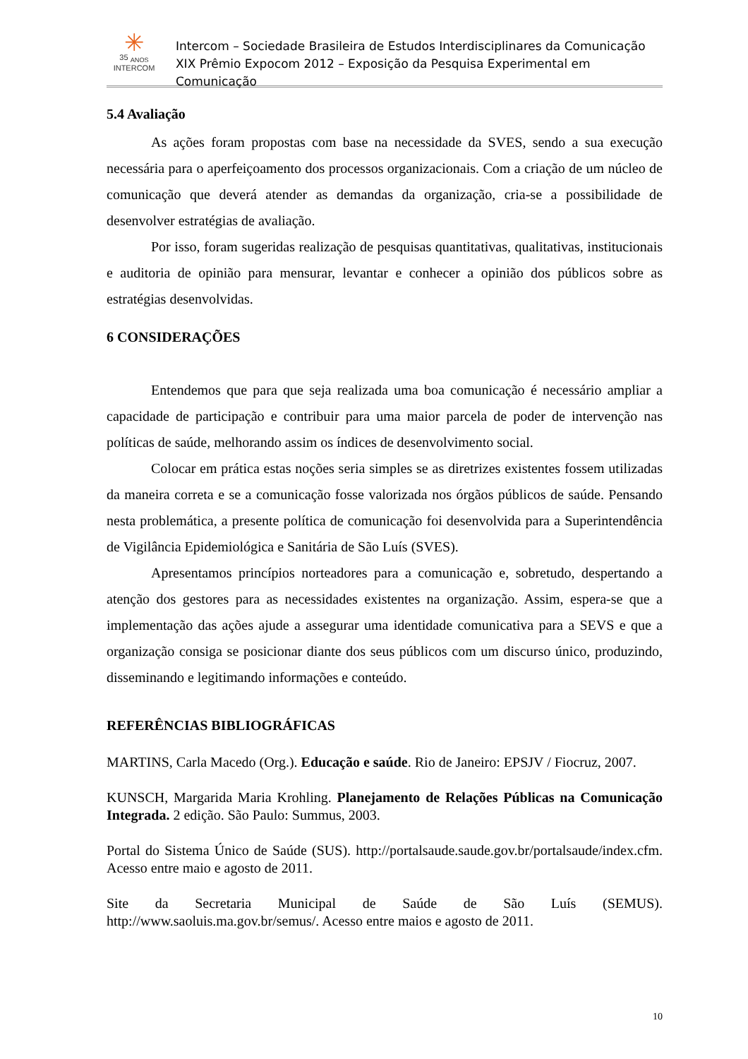✳
35 <sub>ANOS</sub>
INTERCOM
Intercom – Sociedade Brasileira de Estudos Interdisciplinares da Comunicação
XIX Prêmio Expocom 2012 – Exposição da Pesquisa Experimental em Comunicação
5.4 Avaliação
As ações foram propostas com base na necessidade da SVES, sendo a sua execução necessária para o aperfeiçoamento dos processos organizacionais. Com a criação de um núcleo de comunicação que deverá atender as demandas da organização, cria-se a possibilidade de desenvolver estratégias de avaliação.
Por isso, foram sugeridas realização de pesquisas quantitativas, qualitativas, institucionais e auditoria de opinião para mensurar, levantar e conhecer a opinião dos públicos sobre as estratégias desenvolvidas.
6 CONSIDERAÇÕES
Entendemos que para que seja realizada uma boa comunicação é necessário ampliar a capacidade de participação e contribuir para uma maior parcela de poder de intervenção nas políticas de saúde, melhorando assim os índices de desenvolvimento social.
Colocar em prática estas noções seria simples se as diretrizes existentes fossem utilizadas da maneira correta e se a comunicação fosse valorizada nos órgãos públicos de saúde. Pensando nesta problemática, a presente política de comunicação foi desenvolvida para a Superintendência de Vigilância Epidemiológica e Sanitária de São Luís (SVES).
Apresentamos princípios norteadores para a comunicação e, sobretudo, despertando a atenção dos gestores para as necessidades existentes na organização. Assim, espera-se que a implementação das ações ajude a assegurar uma identidade comunicativa para a SEVS e que a organização consiga se posicionar diante dos seus públicos com um discurso único, produzindo, disseminando e legitimando informações e conteúdo.
REFERÊNCIAS BIBLIOGRÁFICAS
MARTINS, Carla Macedo (Org.). Educação e saúde. Rio de Janeiro: EPSJV / Fiocruz, 2007.
KUNSCH, Margarida Maria Krohling. Planejamento de Relações Públicas na Comunicação Integrada. 2 edição. São Paulo: Summus, 2003.
Portal do Sistema Único de Saúde (SUS). http://portalsaude.saude.gov.br/portalsaude/index.cfm. Acesso entre maio e agosto de 2011.
Site da Secretaria Municipal de Saúde de São Luís (SEMUS). http://www.saoluis.ma.gov.br/semus/. Acesso entre maios e agosto de 2011.
10